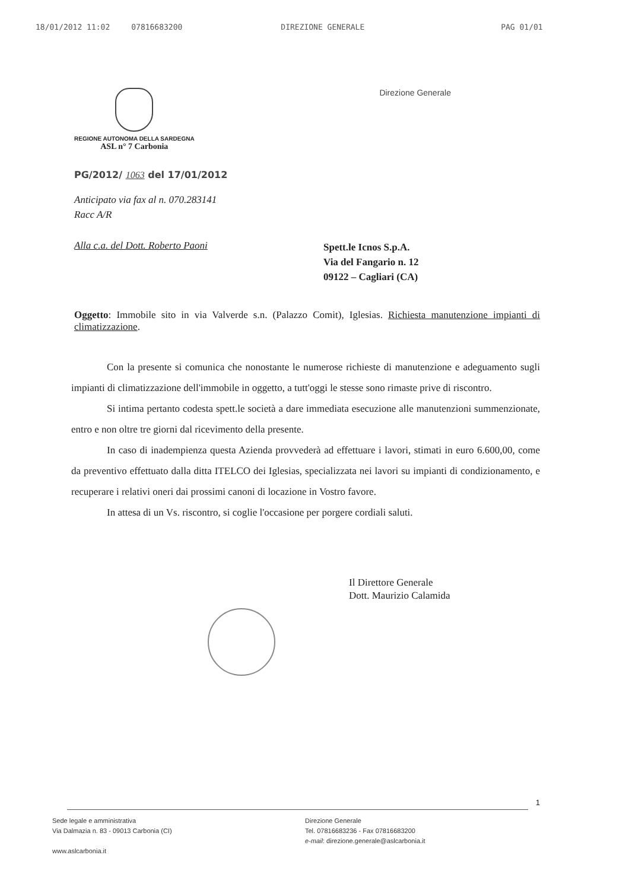18/01/2012 11:02 07816683200 DIREZIONE GENERALE PAG 01/01
REGIONE AUTONOMA DELLA SARDEGNA
ASL n° 7 Carbonia
Direzione Generale
PG/2012/ 1063 del 17/01/2012
Anticipato via fax al n. 070.283141
Racc A/R
Alla c.a. del Dott. Roberto Paoni
Spett.le Icnos S.p.A.
Via del Fangario n. 12
09122 – Cagliari (CA)
Oggetto: Immobile sito in via Valverde s.n. (Palazzo Comit), Iglesias. Richiesta manutenzione impianti di climatizzazione.
Con la presente si comunica che nonostante le numerose richieste di manutenzione e adeguamento sugli impianti di climatizzazione dell'immobile in oggetto, a tutt'oggi le stesse sono rimaste prive di riscontro.
Si intima pertanto codesta spett.le società a dare immediata esecuzione alle manutenzioni summenzionate, entro e non oltre tre giorni dal ricevimento della presente.
In caso di inadempienza questa Azienda provvederà ad effettuare i lavori, stimati in euro 6.600,00, come da preventivo effettuato dalla ditta ITELCO dei Iglesias, specializzata nei lavori su impianti di condizionamento, e recuperare i relativi oneri dai prossimi canoni di locazione in Vostro favore.
In attesa di un Vs. riscontro, si coglie l'occasione per porgere cordiali saluti.
Il Direttore Generale
Dott. Maurizio Calamida
1
Sede legale e amministrativa
Via Dalmazia n. 83 - 09013 Carbonia (CI)
www.aslcarbonia.it
Direzione Generale
Tel. 07816683236 - Fax 07816683200
e-mail: direzione.generale@aslcarbonia.it